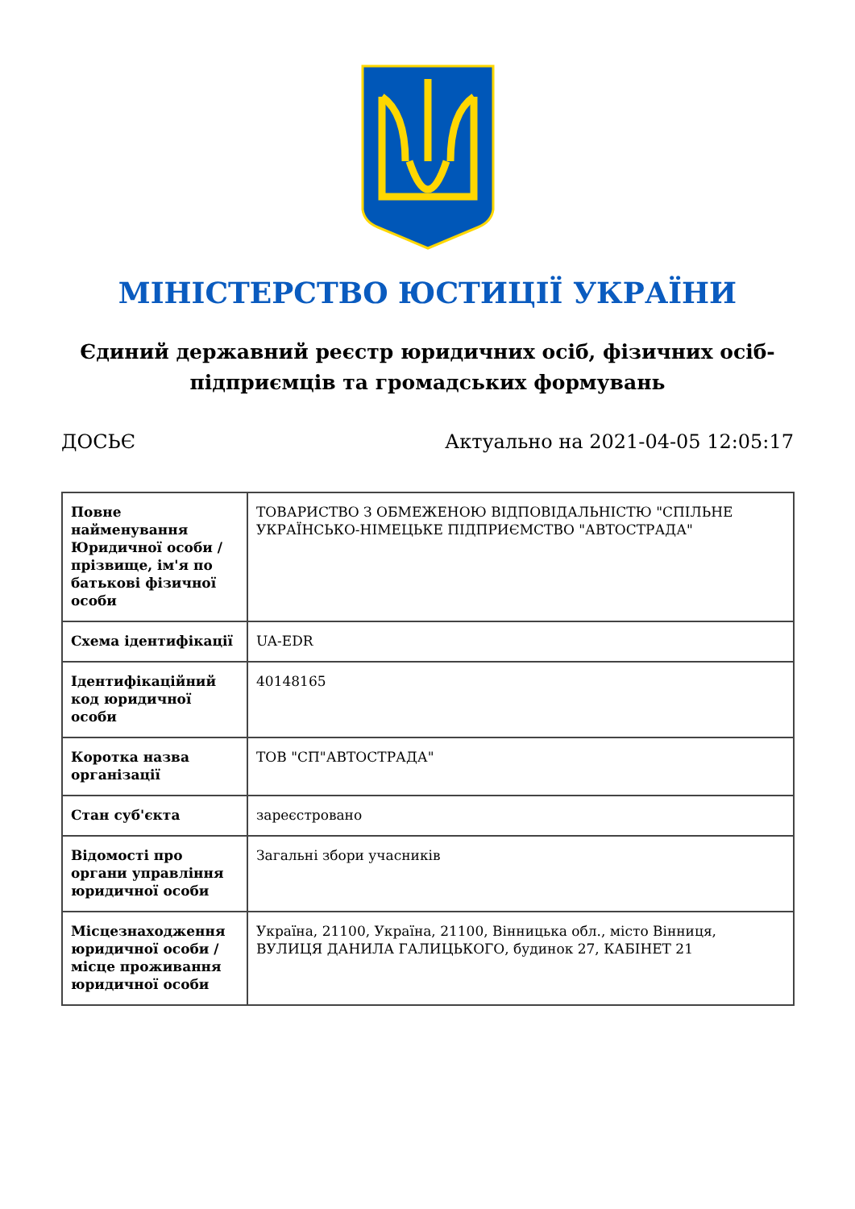МІНІСТЕРСТВО ЮСТИЦІЇ УКРАЇНИ
Єдиний державний реєстр юридичних осіб, фізичних осіб-підприємців та громадських формувань
ДОСЬЄ Актуально на 2021-04-05 12:05:17
| Повне найменування Юридичної особи / прізвище, ім'я по батькові фізичної особи | ТОВАРИСТВО З ОБМЕЖЕНОЮ ВІДПОВІДАЛЬНІСТЮ "СПІЛЬНЕ УКРАЇНСЬКО-НІМЕЦЬКЕ ПІДПРИЄМСТВО "АВТОСТРАДА" |
| Схема ідентифікації | UA-EDR |
| Ідентифікаційний код юридичної особи | 40148165 |
| Коротка назва організації | ТОВ "СП"АВТОСТРАДА" |
| Стан суб'єкта | зареєстровано |
| Відомості про органи управління юридичної особи | Загальні збори учасників |
| Місцезнаходження юридичної особи / місце проживання юридичної особи | Україна, 21100, Україна, 21100, Вінницька обл., місто Вінниця, ВУЛИЦЯ ДАНИЛА ГАЛИЦЬКОГО, будинок 27, КАБІНЕТ 21 |